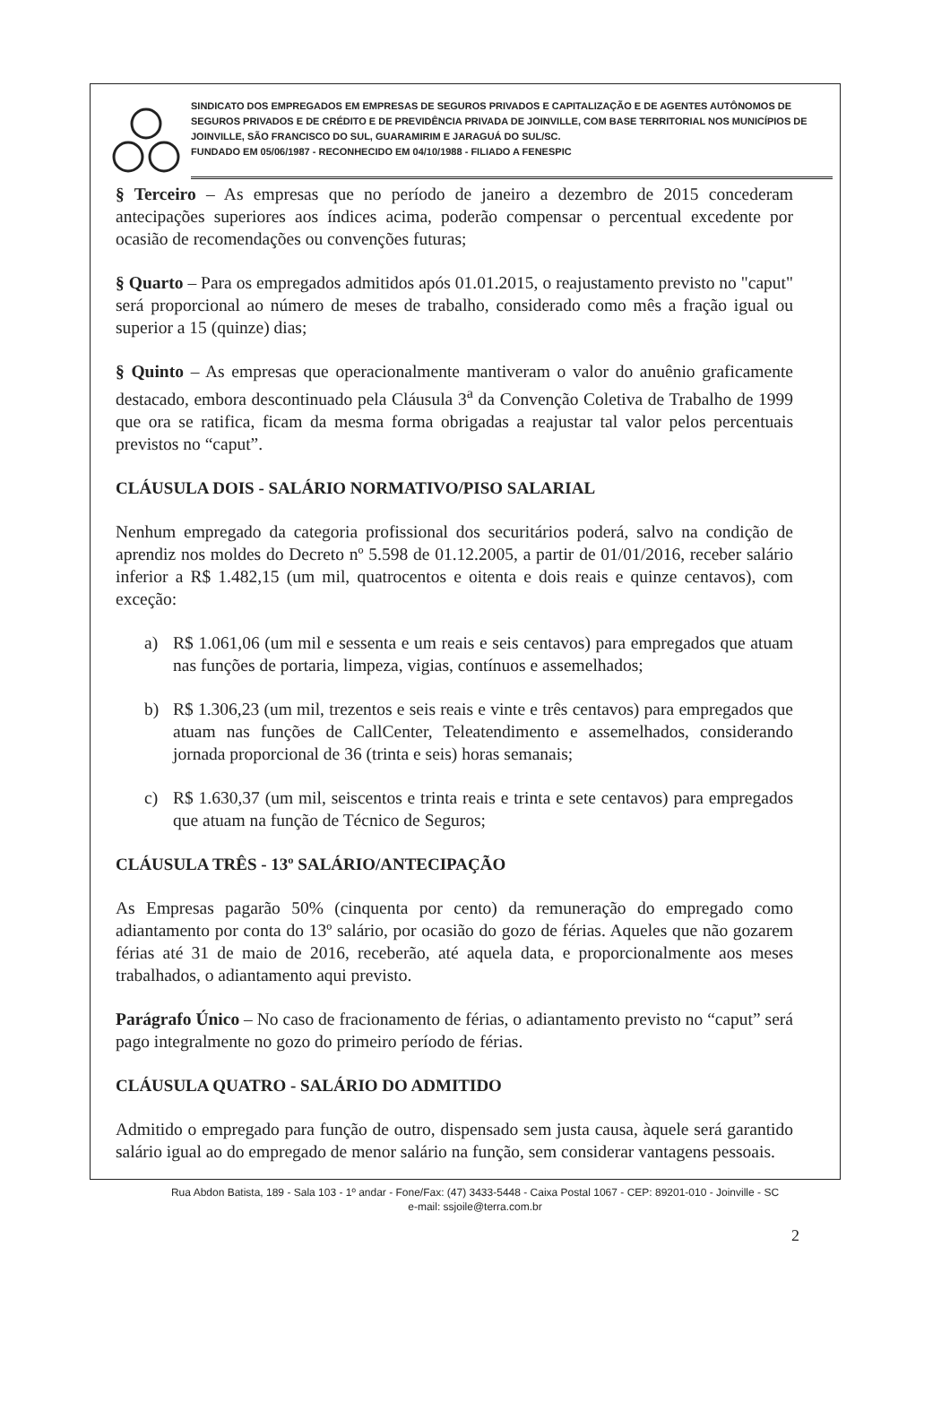SINDICATO DOS EMPREGADOS EM EMPRESAS DE SEGUROS PRIVADOS E CAPITALIZAÇÃO E DE AGENTES AUTÔNOMOS DE SEGUROS PRIVADOS E DE CRÉDITO E DE PREVIDÊNCIA PRIVADA DE JOINVILLE, COM BASE TERRITORIAL NOS MUNICÍPIOS DE JOINVILLE, SÃO FRANCISCO DO SUL, GUARAMIRIM E JARAGUÁ DO SUL/SC.
FUNDADO EM 05/06/1987 - RECONHECIDO EM 04/10/1988 - FILIADO A FENESPIC
§ Terceiro – As empresas que no período de janeiro a dezembro de 2015 concederam antecipações superiores aos índices acima, poderão compensar o percentual excedente por ocasião de recomendações ou convenções futuras;
§ Quarto – Para os empregados admitidos após 01.01.2015, o reajustamento previsto no "caput" será proporcional ao número de meses de trabalho, considerado como mês a fração igual ou superior a 15 (quinze) dias;
§ Quinto – As empresas que operacionalmente mantiveram o valor do anuênio graficamente destacado, embora descontinuado pela Cláusula 3<sup>a</sup> da Convenção Coletiva de Trabalho de 1999 que ora se ratifica, ficam da mesma forma obrigadas a reajustar tal valor pelos percentuais previstos no “caput”.
CLÁUSULA DOIS - SALÁRIO NORMATIVO/PISO SALARIAL
Nenhum empregado da categoria profissional dos securitários poderá, salvo na condição de aprendiz nos moldes do Decreto nº 5.598 de 01.12.2005, a partir de 01/01/2016, receber salário inferior a R$ 1.482,15 (um mil, quatrocentos e oitenta e dois reais e quinze centavos), com exceção:
a) R$ 1.061,06 (um mil e sessenta e um reais e seis centavos) para empregados que atuam nas funções de portaria, limpeza, vigias, contínuos e assemelhados;
b) R$ 1.306,23 (um mil, trezentos e seis reais e vinte e três centavos) para empregados que atuam nas funções de CallCenter, Teleatendimento e assemelhados, considerando jornada proporcional de 36 (trinta e seis) horas semanais;
c) R$ 1.630,37 (um mil, seiscentos e trinta reais e trinta e sete centavos) para empregados que atuam na função de Técnico de Seguros;
CLÁUSULA TRÊS - 13º SALÁRIO/ANTECIPAÇÃO
As Empresas pagarão 50% (cinquenta por cento) da remuneração do empregado como adiantamento por conta do 13º salário, por ocasião do gozo de férias. Aqueles que não gozarem férias até 31 de maio de 2016, receberão, até aquela data, e proporcionalmente aos meses trabalhados, o adiantamento aqui previsto.
Parágrafo Único – No caso de fracionamento de férias, o adiantamento previsto no “caput” será pago integralmente no gozo do primeiro período de férias.
CLÁUSULA QUATRO - SALÁRIO DO ADMITIDO
Admitido o empregado para função de outro, dispensado sem justa causa, àquele será garantido salário igual ao do empregado de menor salário na função, sem considerar vantagens pessoais.
Rua Abdon Batista, 189 - Sala 103 - 1º andar - Fone/Fax: (47) 3433-5448 - Caixa Postal 1067 - CEP: 89201-010 - Joinville - SC
e-mail: ssjoile@terra.com.br
2